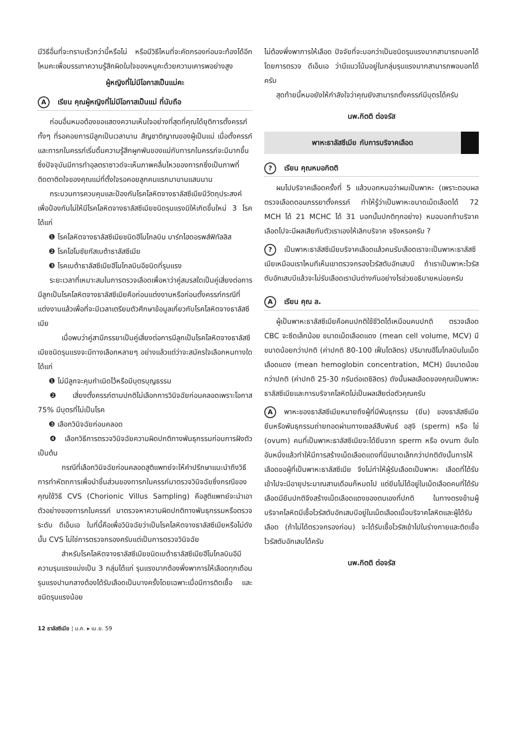มีวิธีอื่นที่จะทราบเร็วกว่านี้หรือไม่ หรือมีวิธีไหนที่จะคัดกรองก่อนจะท้องได้อีกไหมคะเพื่อบรรเทาความรู้สึกผิดในใจของหนูคะด้วยความเคารพอย่างสูง
ผู้หญิงที่ไม่มีโอกาสเป็นแม่คะ
Aเรียน คุณผู้หญิงที่ไม่มีโอกาสเป็นแม่ ที่นับถือ
ก่อนอื่นหมอต้องขอแสดงความเห็นใจอย่างที่สุดที่คุณได้ยุติการตั้งครรภ์ทั้งๆ ที่รอคอยการมีลูกเป็นเวลานาน สัญชาติญาณของผู้เป็นแม่ เมื่อตั้งครรภ์และทารกในครรภ์เริ่มดิ้นความรู้สึกผูกพันของแม่กับทารกในครรภ์จะมีมากขึ้นซึ่งปัจจุบันมีการทำอุลตราซาวด์จะเห็นภาพคลื่นไหวของทารกซึ่งเป็นภาพที่ติดตาติดใจของคุณแม่ที่ตั้งใจรอคอยลูกคนแรกมานานแสนนาน
กระบวนการควบคุมและป้องกันโรคโลหิตจางธาลัสซีเมียมีวัตถุประสงค์เพื่อป้องกันไม่ให้มีโรคโลหิตจางธาลัสซีเมียชนิดรุนแรงมิให้เกิดขึ้นใหม่ 3 โรคได้แก่
❶ โรคโลหิตจางธาลัสซีเมียชนิดฮีโมโกลบิน บาร์ทไฮดอรพส์ฟิทัลลิส
❷ โรคโฮโมซัยกัสเบต้าธาลัสซีเมีย
❸ โรคเบต้าธาลัสซีเมียฮีโมโกลบินอีชนิดที่รุนแรง
ระยะเวลาที่เหมาะสมในการตรวจเลือดเพื่อหาว่าคู่สมรสใดเป็นคู่เสี่ยงต่อการมีลูกเป็นโรคโลหิตจางธาลัสซีเมียคือก่อนแต่งงานหรือก่อนตั้งครรภ์กรณีที่แต่งงานแล้วเพื่อที่จะมีเวลาเตรียมตัวศึกษาข้อมูลเกี่ยวกับโรคโลหิตจางธาลัสซีเมีย
เมื่อพบว่าคู่สามีภรรยาเป็นคู่เสี่ยงต่อการมีลูกเป็นโรคโลหิตจางธาลัสซีเมียชนิดรุนแรงจะมีทางเลือกหลายๆ อย่างแล้วแต่ว่าจะสมัครใจเลือกหนทางใดได้แก่
❶ ไม่มีลูกจะคุมกำเนิดไว้หรือมีบุตรบุญธรรม
❷ เสี่ยงตั้งครรภ์ตามปกติไม่เลือกการวินิจฉัยก่อนคลอดเพราะโอกาส 75% มีบุตรที่ไม่เป็นโรค
❸ เลือกวินิจฉัยก่อนคลอด
❹ เลือกวิธีการตรวจวินิจฉัยความผิดปกติทางพันธุกรรมก่อนการฝังตัว เป็นต้น
กรณีที่เลือกวินิจฉัยก่อนคลอดสูติแพทย์จะให้คำปรึกษาแนะนำถึงวิธีการทำหัตถการเพื่อนำชิ้นส่วนของทารกในครรภ์มาตรวจวินิจฉัยซึ่งกรณีของคุณใช้วิธี CVS (Chorionic Villus Sampling) คือสูติแพทย์จะนำเอาตัวอย่างของทารกในครรภ์ มาตรวจหาความผิดปกติทางพันธุกรรมหรือตรวจระดับ ดีเอ็นเอ ในที่นี้คือเพื่อวินิจฉัยว่าเป็นโรคโลหิตจางธาลัสซีเมียหรือไม่ดังนั้น CVS ไม่ใช่การตรวจกรองครับแต่เป็นการตรวจวินิจฉัย
สำหรับโรคโลหิตจางธาลัสซีเมียชนิดเบต้าธาลัสซีเมียฮีโมโกลบินอีมีความรุนแรงแบ่งเป็น 3 กลุ่มได้แก่ รุนแรงมากต้องพึ่งพาการให้เลือดทุกเดือน รุนแรงปานกลางต้องได้รับเลือดเป็นบางครั้งโดยเฉพาะเมื่อมีการติดเชื้อ และชนิดรุนแรงน้อย
ไม่ต้องพึ่งพาการให้เลือด ปัจจัยที่จะบอกว่าเป็นชนิดรุนแรงมากสามารถบอกได้โดยการตรวจ ดีเอ็นเอ ว่ามีแนวโน้มอยู่ในกลุ่มรุนแรงมากสามารถพอบอกได้ครับ
สุดท้ายนี้หมอยังให้กำลังใจว่าคุณยังสามารถตั้งครรภ์มีบุตรได้ครับ
นพ.กิตติ ต่อจรัส
พาหะธาลัสซีเมีย กับการบริจาคเลือด
? เรียน คุณหมอกิตติ
ผมไปบริจาคเลือดครั้งที่ 5 แล้วบอกหมอว่าผมเป็นพาหะ (เพราะตอนผลตรวจเลือดตอนภรรยาตั้งครรภ์ ทำให้รู้ว่าเป็นพาหะขนาดเม็ดเลือดได้ 72 MCH ได้ 21 MCHC ได้ 31 นอกนั้นปกติทุกอย่าง) หมอบอกถ้าบริจาคเลือดไปจะมีผลเสียกับตัวเราเองให้เลิกบริจาค จริงหรอครับ ?
? เป็นพาหะธาลัสซีเมียบริจาคเลือดแล้วคนรับเลือดเราจะเป็นพาหะธาลัสซีเมียเหมือนเราไหมทีเห็นเขาตรวจกรองไวรัสตับอักเสบบี ถ้าเราเป็นพาหะไวรัสตับอักเสบบีแล้วจะไม่รับเลือดเรามันต่างกันอย่างไรช่วยอธิบายหน่อยครับ
Aเรียน คุณ ล.
ผู้เป็นพาหะธาลัสซีเมียคือคนปกติใช้ชีวิตได้เหมือนคนปกติ ตรวจเลือด CBC จะซีดเล็กน้อย ขนาดเม็ดเลือดแดง (mean cell volume, MCV) มีขนาดน้อยกว่าปกติ (ค่าปกติ 80-100 เฟ็มโตลิตร) ปริมาณฮีโมโกลบินในเม็ดเลือดแดง (mean hemoglobin concentration, MCH) มีขนาดน้อยกว่าปกติ (ค่าปกติ 25-30 กรัมต่อเดซิลิตร) ดังนั้นผลเลือดของคุณเป็นพาหะธาลัสซีเมียและการบริจาคโลหิตไม่เป็นผลเสียต่อตัวคุณครับ
Aพาหะของธาลัสซีเมียหมายถึงผู้ที่มีพันธุกรรม (ยีน) ของธาลัสซีเมีย ยีนหรือพันธุกรรมถ่ายทอดผ่านทางเซลล์สืบพันธ์ อสุจิ (sperm) หรือ ไข่ (ovum) คนที่เป็นพาหะธาลัสซีเมียจะได้ยีนจาก sperm หรือ ovum อันใดอันหนึ่งแล้วทำให้มีการสร้างเม็ดเลือดแดงที่มีขนาดเล็กกว่าปกติดังนั้นการให้เลือดขอผู้ที่เป็นพาหะธาลัสซีเมีย จึงไม่ทำให้ผู้รับเลือดเป็นพาหะ เลือดที่ได้รับเข้าไปจะมีอายุประมาณสามเดือนก็หมดไป แต่ยีนไม่ได้อยู่ในเม็ดเลือดคนที่ได้รับเลือดมียีนปกติจึงสร้างเม็ดเลือดแดงของตนเองที่ปกติ ในทางตรงข้ามผู้บริจาคโลหิตมีเชื้อไวรัสตับอักเสบบีอยู่ในเม็ดเลือดเมื่อบริจาคโลหิตและผู้ได้รับเลือด (ถ้าไม่ได้ตรวจกรองก่อน) จะได้รับเชื้อไวรัสเข้าไปในร่างกายและติดเชื้อไวรัสตับอักเสบได้ครับ
นพ.กิตติ ต่อจรัส
12 ธาลัสซีเมีย ¦ ม.ค. ▸ เม.ย. 59